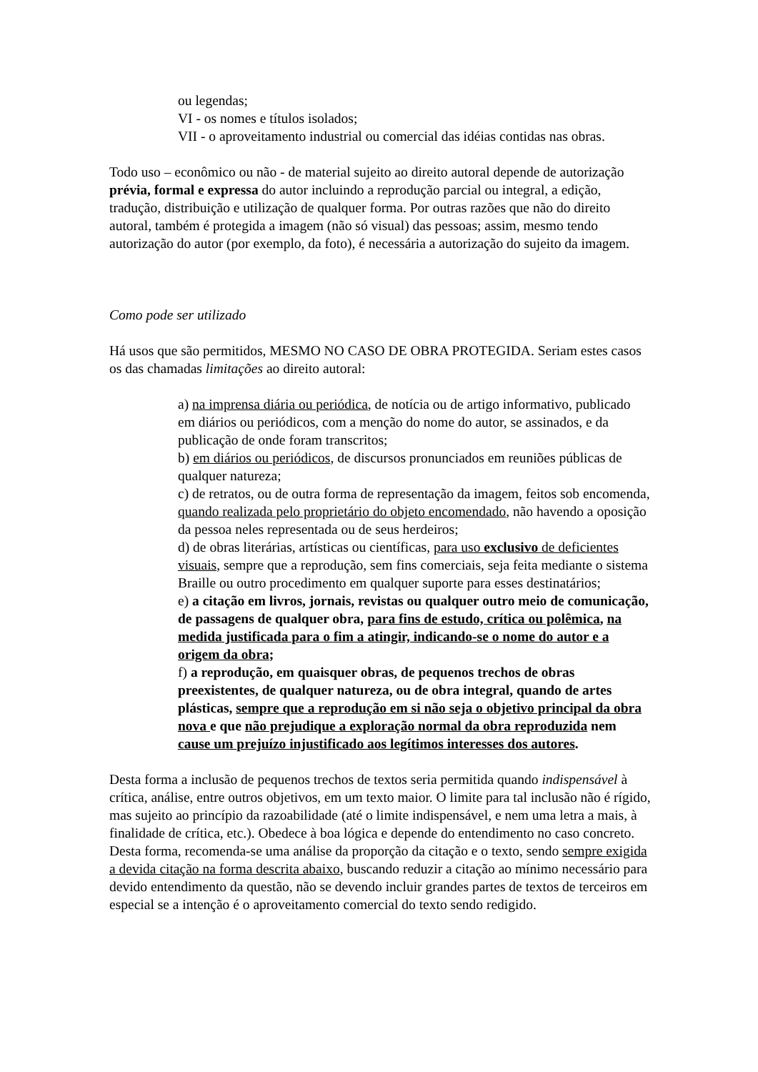ou legendas;
VI - os nomes e títulos isolados;
VII - o aproveitamento industrial ou comercial das idéias contidas nas obras.
Todo uso – econômico ou não - de material sujeito ao direito autoral depende de autorização prévia, formal e expressa do autor incluindo a reprodução parcial ou integral, a edição, tradução, distribuição e utilização de qualquer forma. Por outras razões que não do direito autoral, também é protegida a imagem (não só visual) das pessoas; assim, mesmo tendo autorização do autor (por exemplo, da foto), é necessária a autorização do sujeito da imagem.
Como pode ser utilizado
Há usos que são permitidos, MESMO NO CASO DE OBRA PROTEGIDA. Seriam estes casos os das chamadas limitações ao direito autoral:
a) na imprensa diária ou periódica, de notícia ou de artigo informativo, publicado em diários ou periódicos, com a menção do nome do autor, se assinados, e da publicação de onde foram transcritos;
b) em diários ou periódicos, de discursos pronunciados em reuniões públicas de qualquer natureza;
c) de retratos, ou de outra forma de representação da imagem, feitos sob encomenda, quando realizada pelo proprietário do objeto encomendado, não havendo a oposição da pessoa neles representada ou de seus herdeiros;
d) de obras literárias, artísticas ou científicas, para uso exclusivo de deficientes visuais, sempre que a reprodução, sem fins comerciais, seja feita mediante o sistema Braille ou outro procedimento em qualquer suporte para esses destinatários;
e) a citação em livros, jornais, revistas ou qualquer outro meio de comunicação, de passagens de qualquer obra, para fins de estudo, crítica ou polêmica, na medida justificada para o fim a atingir, indicando-se o nome do autor e a origem da obra;
f) a reprodução, em quaisquer obras, de pequenos trechos de obras preexistentes, de qualquer natureza, ou de obra integral, quando de artes plásticas, sempre que a reprodução em si não seja o objetivo principal da obra nova e que não prejudique a exploração normal da obra reproduzida nem cause um prejuízo injustificado aos legítimos interesses dos autores.
Desta forma a inclusão de pequenos trechos de textos seria permitida quando indispensável à crítica, análise, entre outros objetivos, em um texto maior. O limite para tal inclusão não é rígido, mas sujeito ao princípio da razoabilidade (até o limite indispensável, e nem uma letra a mais, à finalidade de crítica, etc.). Obedece à boa lógica e depende do entendimento no caso concreto. Desta forma, recomenda-se uma análise da proporção da citação e o texto, sendo sempre exigida a devida citação na forma descrita abaixo, buscando reduzir a citação ao mínimo necessário para devido entendimento da questão, não se devendo incluir grandes partes de textos de terceiros em especial se a intenção é o aproveitamento comercial do texto sendo redigido.